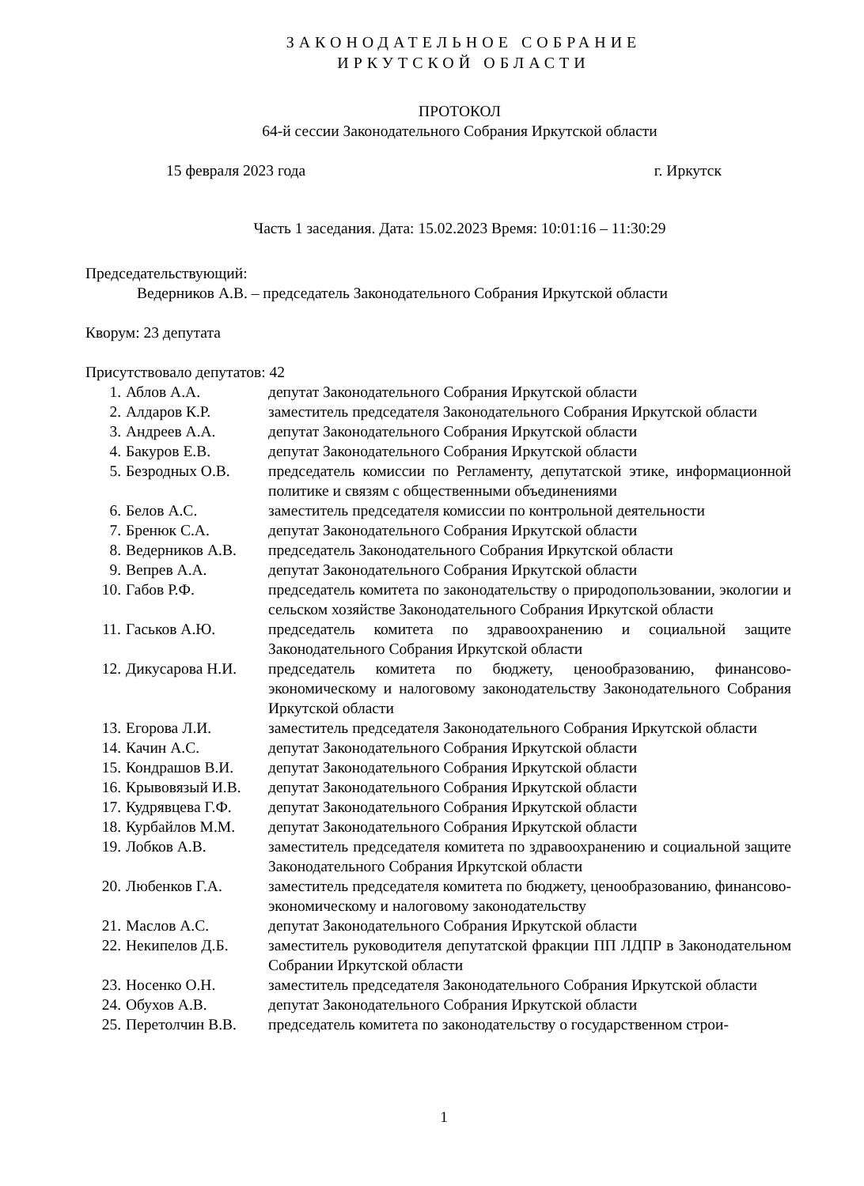ЗАКОНОДАТЕЛЬНОЕ СОБРАНИЕ
ИРКУТСКОЙ ОБЛАСТИ
ПРОТОКОЛ
64-й сессии Законодательного Собрания Иркутской области
15 февраля 2023 года г. Иркутск
Часть 1 заседания. Дата: 15.02.2023 Время: 10:01:16 – 11:30:29
Председательствующий:
Ведерников А.В. – председатель Законодательного Собрания Иркутской области
Кворум: 23 депутата
Присутствовало депутатов: 42
| 1. | Аблов А.А. | депутат Законодательного Собрания Иркутской области |
| 2. | Алдаров К.Р. | заместитель председателя Законодательного Собрания Иркутской области |
| 3. | Андреев А.А. | депутат Законодательного Собрания Иркутской области |
| 4. | Бакуров Е.В. | депутат Законодательного Собрания Иркутской области |
| 5. | Безродных О.В. | председатель комиссии по Регламенту, депутатской этике, информационной политике и связям с общественными объединениями |
| 6. | Белов А.С. | заместитель председателя комиссии по контрольной деятельности |
| 7. | Бренюк С.А. | депутат Законодательного Собрания Иркутской области |
| 8. | Ведерников А.В. | председатель Законодательного Собрания Иркутской области |
| 9. | Вепрев А.А. | депутат Законодательного Собрания Иркутской области |
| 10. | Габов Р.Ф. | председатель комитета по законодательству о природопользовании, экологии и сельском хозяйстве Законодательного Собрания Иркутской области |
| 11. | Гаськов А.Ю. | председатель комитета по здравоохранению и социальной защите Законодательного Собрания Иркутской области |
| 12. | Дикусарова Н.И. | председатель комитета по бюджету, ценообразованию, финансово-экономическому и налоговому законодательству Законодательного Собрания Иркутской области |
| 13. | Егорова Л.И. | заместитель председателя Законодательного Собрания Иркутской области |
| 14. | Качин А.С. | депутат Законодательного Собрания Иркутской области |
| 15. | Кондрашов В.И. | депутат Законодательного Собрания Иркутской области |
| 16. | Крывовязый И.В. | депутат Законодательного Собрания Иркутской области |
| 17. | Кудрявцева Г.Ф. | депутат Законодательного Собрания Иркутской области |
| 18. | Курбайлов М.М. | депутат Законодательного Собрания Иркутской области |
| 19. | Лобков А.В. | заместитель председателя комитета по здравоохранению и социальной защите Законодательного Собрания Иркутской области |
| 20. | Любенков Г.А. | заместитель председателя комитета по бюджету, ценообразованию, финансово-экономическому и налоговому законодательству |
| 21. | Маслов А.С. | депутат Законодательного Собрания Иркутской области |
| 22. | Некипелов Д.Б. | заместитель руководителя депутатской фракции ПП ЛДПР в Законодательном Собрании Иркутской области |
| 23. | Носенко О.Н. | заместитель председателя Законодательного Собрания Иркутской области |
| 24. | Обухов А.В. | депутат Законодательного Собрания Иркутской области |
| 25. | Перетолчин В.В. | председатель комитета по законодательству о государственном строи- |
1